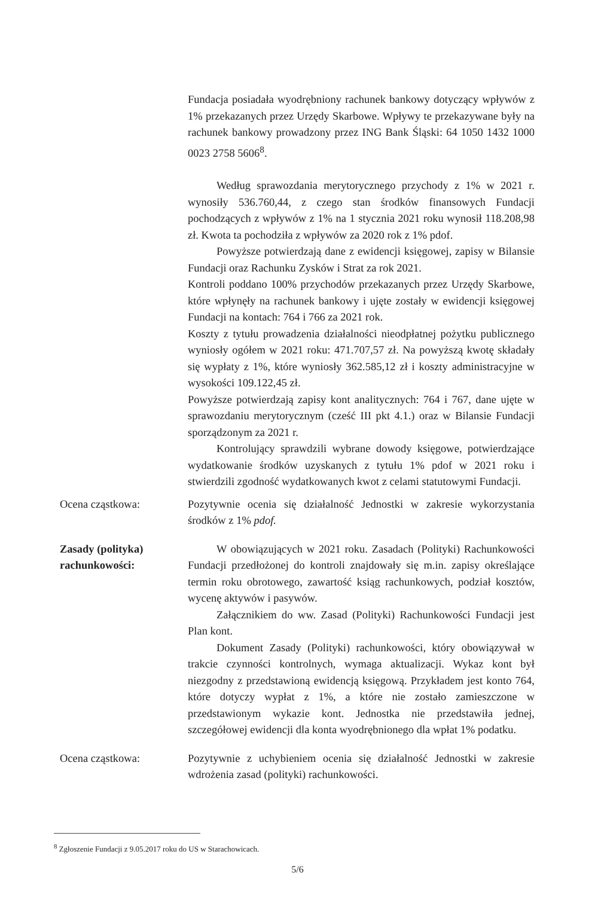Fundacja posiadała wyodrębniony rachunek bankowy dotyczący wpływów z 1% przekazanych przez Urzędy Skarbowe. Wpływy te przekazywane były na rachunek bankowy prowadzony przez ING Bank Śląski: 64 1050 1432 1000 0023 2758 5606<sup>8</sup>.
Według sprawozdania merytorycznego przychody z 1% w 2021 r. wynosiły 536.760,44, z czego stan środków finansowych Fundacji pochodzących z wpływów z 1% na 1 stycznia 2021 roku wynosił 118.208,98 zł. Kwota ta pochodziła z wpływów za 2020 rok z 1% pdof.
Powyższe potwierdzają dane z ewidencji księgowej, zapisy w Bilansie Fundacji oraz Rachunku Zysków i Strat za rok 2021.
Kontroli poddano 100% przychodów przekazanych przez Urzędy Skarbowe, które wpłynęły na rachunek bankowy i ujęte zostały w ewidencji księgowej Fundacji na kontach: 764 i 766 za 2021 rok.
Koszty z tytułu prowadzenia działalności nieodpłatnej pożytku publicznego wyniosły ogółem w 2021 roku: 471.707,57 zł. Na powyższą kwotę składały się wypłaty z 1%, które wyniosły 362.585,12 zł i koszty administracyjne w wysokości 109.122,45 zł.
Powyższe potwierdzają zapisy kont analitycznych: 764 i 767, dane ujęte w sprawozdaniu merytorycznym (cześć III pkt 4.1.) oraz w Bilansie Fundacji sporządzonym za 2021 r.
Kontrolujący sprawdzili wybrane dowody księgowe, potwierdzające wydatkowanie środków uzyskanych z tytułu 1% pdof w 2021 roku i stwierdzili zgodność wydatkowanych kwot z celami statutowymi Fundacji.
Ocena cząstkowa: Pozytywnie ocenia się działalność Jednostki w zakresie wykorzystania środków z 1% pdof.
Zasady (polityka) rachunkowości:
W obowiązujących w 2021 roku. Zasadach (Polityki) Rachunkowości Fundacji przedłożonej do kontroli znajdowały się m.in. zapisy określające termin roku obrotowego, zawartość ksiąg rachunkowych, podział kosztów, wycenę aktywów i pasywów.
Załącznikiem do ww. Zasad (Polityki) Rachunkowości Fundacji jest Plan kont.
Dokument Zasady (Polityki) rachunkowości, który obowiązywał w trakcie czynności kontrolnych, wymaga aktualizacji. Wykaz kont był niezgodny z przedstawioną ewidencją księgową. Przykładem jest konto 764, które dotyczy wypłat z 1%, a które nie zostało zamieszczone w przedstawionym wykazie kont. Jednostka nie przedstawiła jednej, szczegółowej ewidencji dla konta wyodrębnionego dla wpłat 1% podatku.
Ocena cząstkowa: Pozytywnie z uchybieniem ocenia się działalność Jednostki w zakresie wdrożenia zasad (polityki) rachunkowości.
<sup>8</sup> Zgłoszenie Fundacji z 9.05.2017 roku do US w Starachowicach.
5/6